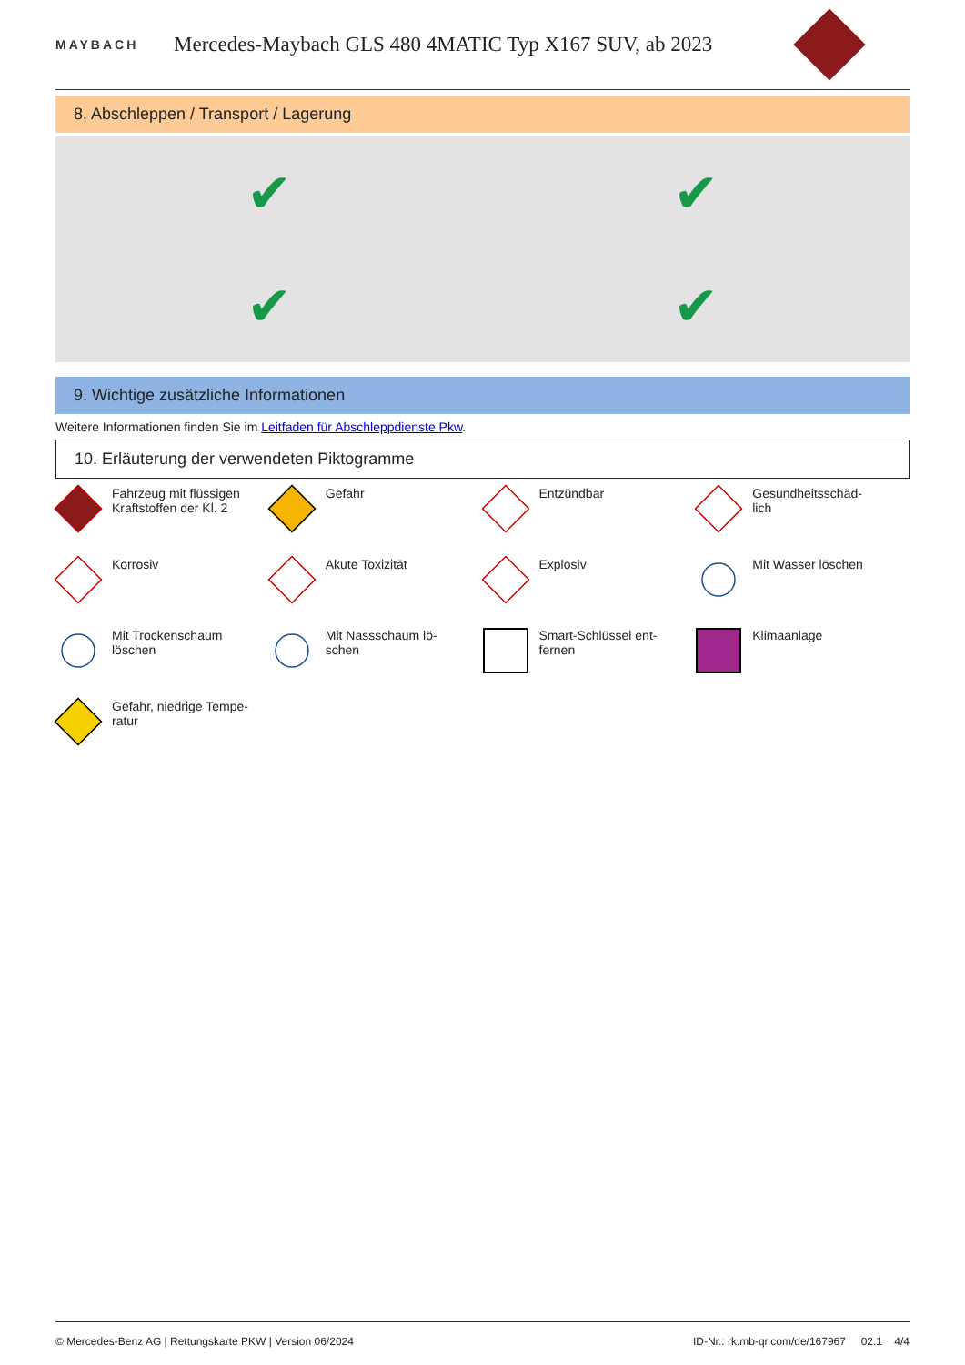MAYBACH
Mercedes-Maybach GLS 480 4MATIC Typ X167 SUV, ab 2023
8. Abschleppen / Transport / Lagerung
✔
✔
✔
✔
9. Wichtige zusätzliche Informationen
Weitere Informationen finden Sie im Leitfaden für Abschleppdienste Pkw.
10. Erläuterung der verwendeten Piktogramme
Fahrzeug mit flüssigen Kraftstoffen der Kl. 2
Gefahr
Entzündbar
Gesundheitsschäd-
lich
Korrosiv
Akute Toxizität
Explosiv
Mit Wasser löschen
Mit Trockenschaum löschen
Mit Nassschaum lö-
schen
Smart-Schlüssel ent-
fernen
Klimaanlage
Gefahr, niedrige Tempe-
ratur
© Mercedes-Benz AG | Rettungskarte PKW | Version 06/2024 ID-Nr.: rk.mb-qr.com/de/167967 02.1 4/4